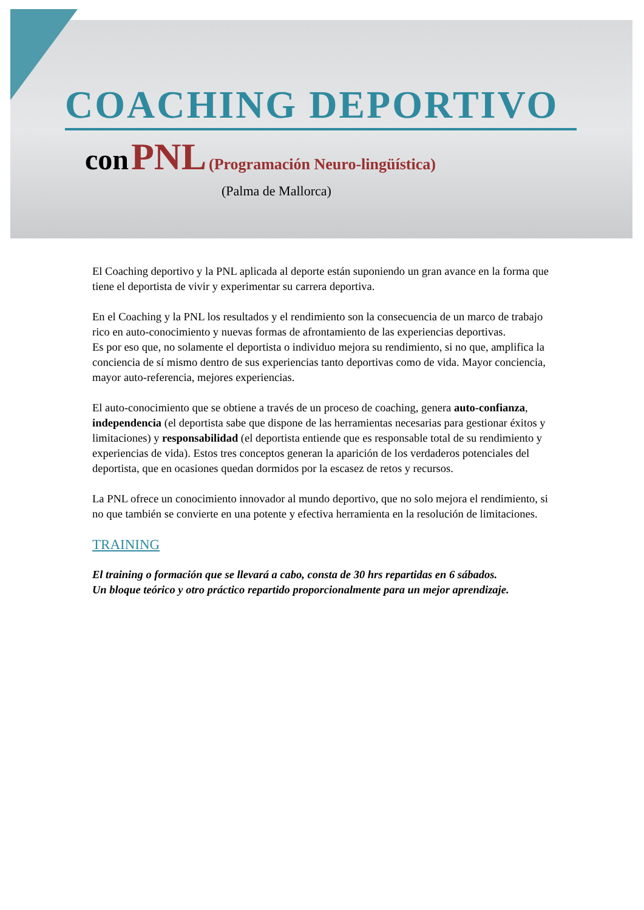COACHING DEPORTIVO
con PNL (Programación Neuro-lingüística)
(Palma de Mallorca)
El Coaching deportivo y la PNL aplicada al deporte están suponiendo un gran avance en la forma que tiene el deportista de vivir y experimentar su carrera deportiva.
En el Coaching y la PNL los resultados y el rendimiento son la consecuencia de un marco de trabajo rico en auto-conocimiento y nuevas formas de afrontamiento de las experiencias deportivas.
Es por eso que, no solamente el deportista o individuo mejora su rendimiento, si no que, amplifica la conciencia de sí mismo dentro de sus experiencias tanto deportivas como de vida. Mayor conciencia, mayor auto-referencia, mejores experiencias.
El auto-conocimiento que se obtiene a través de un proceso de coaching, genera auto-confianza, independencia (el deportista sabe que dispone de las herramientas necesarias para gestionar éxitos y limitaciones) y responsabilidad (el deportista entiende que es responsable total de su rendimiento y experiencias de vida). Estos tres conceptos generan la aparición de los verdaderos potenciales del deportista, que en ocasiones quedan dormidos por la escasez de retos y recursos.
La PNL ofrece un conocimiento innovador al mundo deportivo, que no solo mejora el rendimiento, si no que también se convierte en una potente y efectiva herramienta en la resolución de limitaciones.
TRAINING
El training o formación que se llevará a cabo, consta de 30 hrs repartidas en 6 sábados.
Un bloque teórico y otro práctico repartido proporcionalmente para un mejor aprendizaje.